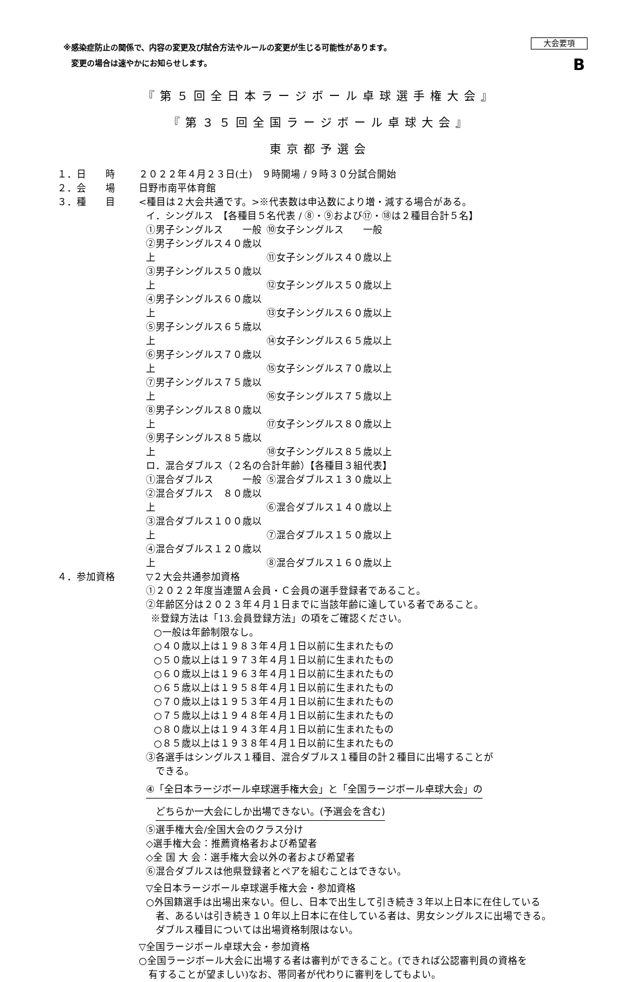※感染症防止の関係で、内容の変更及び試合方法やルールの変更が生じる可能性があります。
　変更の場合は速やかにお知らせします。
大会要項
B
『第５回全日本ラージボール卓球選手権大会』
『第３５回全国ラージボール卓球大会』
東京都予選会
１．日　　時 ２０２２年４月２３日(土)　９時開場 / ９時３０分試合開始
２．会　　場 日野市南平体育館
３．種　　目 <種目は２大会共通です。>※代表数は申込数により増・減する場合がある。
イ．シングルス　【各種目５名代表 / ⑧・⑨および⑰・⑱は２種目合計５名】
①男子シングルス　　一般 ⑩女子シングルス　　一般
②男子シングルス４０歳以上 ⑪女子シングルス４０歳以上
③男子シングルス５０歳以上 ⑫女子シングルス５０歳以上
④男子シングルス６０歳以上 ⑬女子シングルス６０歳以上
⑤男子シングルス６５歳以上 ⑭女子シングルス６５歳以上
⑥男子シングルス７０歳以上 ⑮女子シングルス７０歳以上
⑦男子シングルス７５歳以上 ⑯女子シングルス７５歳以上
⑧男子シングルス８０歳以上 ⑰女子シングルス８０歳以上
⑨男子シングルス８５歳以上 ⑱女子シングルス８５歳以上
ロ．混合ダブルス（２名の合計年齢）【各種目３組代表】
①混合ダブルス　　　一般 ⑤混合ダブルス１３０歳以上
②混合ダブルス　８０歳以上 ⑥混合ダブルス１４０歳以上
③混合ダブルス１００歳以上 ⑦混合ダブルス１５０歳以上
④混合ダブルス１２０歳以上 ⑧混合ダブルス１６０歳以上
４．参加資格 ▽２大会共通参加資格
①２０２２年度当連盟Ａ会員・Ｃ会員の選手登録者であること。
②年齢区分は２０２３年４月１日までに当該年齢に達している者であること。
※登録方法は「13.会員登録方法」の項をご確認ください。
○一般は年齢制限なし。
○４０歳以上は１９８３年４月１日以前に生まれたもの
○５０歳以上は１９７３年４月１日以前に生まれたもの
○６０歳以上は１９６３年４月１日以前に生まれたもの
○６５歳以上は１９５８年４月１日以前に生まれたもの
○７０歳以上は１９５３年４月１日以前に生まれたもの
○７５歳以上は１９４８年４月１日以前に生まれたもの
○８０歳以上は１９４３年４月１日以前に生まれたもの
○８５歳以上は１９３８年４月１日以前に生まれたもの
③各選手はシングルス１種目、混合ダブルス１種目の計２種目に出場することが
　できる。
④「全日本ラージボール卓球選手権大会」と「全国ラージボール卓球大会」の
どちらか一大会にしか出場できない。(予選会を含む)
⑤選手権大会/全国大会のクラス分け
◇選手権大会：推薦資格者および希望者
◇全 国 大 会：選手権大会以外の者および希望者
⑥混合ダブルスは他県登録者とペアを組むことはできない。
▽全日本ラージボール卓球選手権大会・参加資格
○外国籍選手は出場出来ない。但し、日本で出生して引き続き３年以上日本に在住している
　者、あるいは引き続き１０年以上日本に在住している者は、男女シングルスに出場できる。
　ダブルス種目については出場資格制限はない。
▽全国ラージボール卓球大会・参加資格
○全国ラージボール大会に出場する者は審判ができること。(できれば公認審判員の資格を
　有することが望ましい)なお、帯同者が代わりに審判をしてもよい。